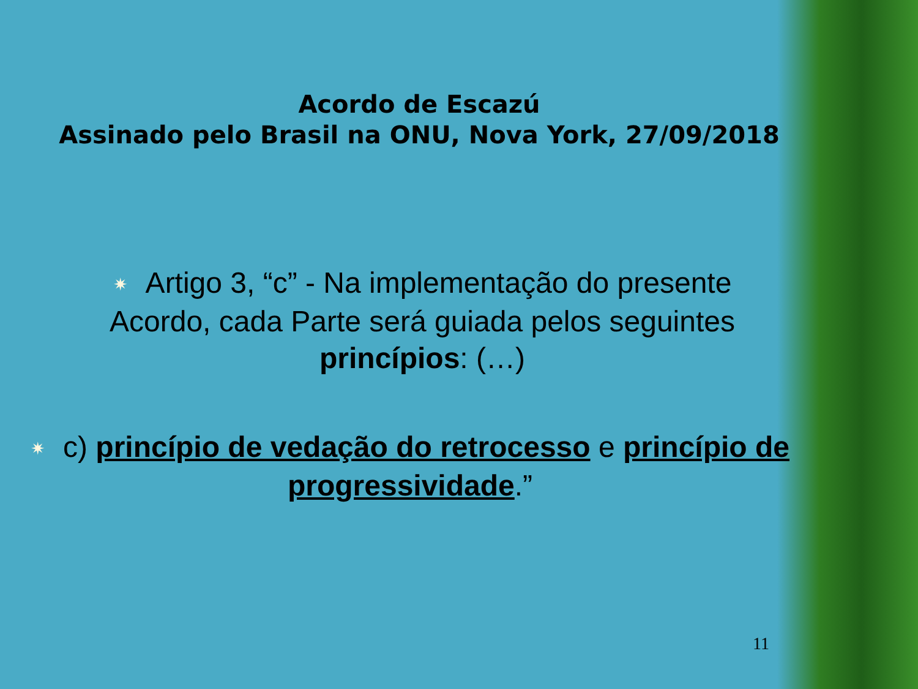Acordo de Escazú
Assinado pelo Brasil na ONU, Nova York, 27/09/2018
✷ Artigo 3, “c” - Na implementação do presente Acordo, cada Parte será guiada pelos seguintes princípios: (…)
✷ c) princípio de vedação do retrocesso e princípio de progressividade.”
11